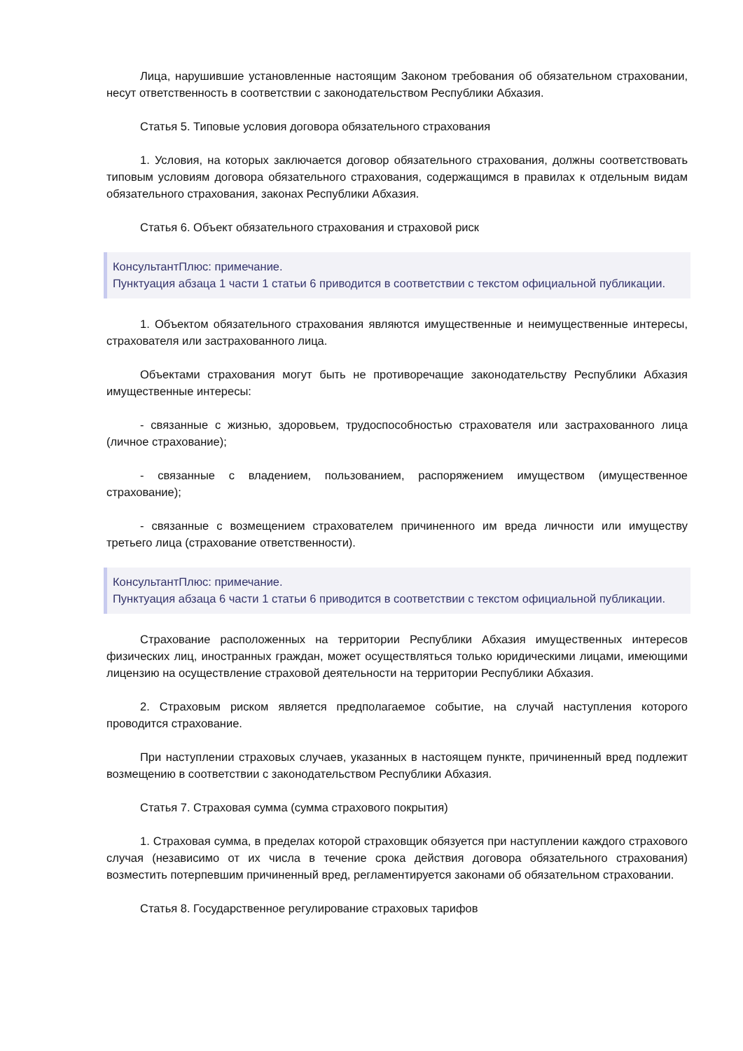Лица, нарушившие установленные настоящим Законом требования об обязательном страховании, несут ответственность в соответствии с законодательством Республики Абхазия.
Статья 5. Типовые условия договора обязательного страхования
1. Условия, на которых заключается договор обязательного страхования, должны соответствовать типовым условиям договора обязательного страхования, содержащимся в правилах к отдельным видам обязательного страхования, законах Республики Абхазия.
Статья 6. Объект обязательного страхования и страховой риск
КонсультантПлюс: примечание.
Пунктуация абзаца 1 части 1 статьи 6 приводится в соответствии с текстом официальной публикации.
1. Объектом обязательного страхования являются имущественные и неимущественные интересы, страхователя или застрахованного лица.
Объектами страхования могут быть не противоречащие законодательству Республики Абхазия имущественные интересы:
- связанные с жизнью, здоровьем, трудоспособностью страхователя или застрахованного лица (личное страхование);
- связанные с владением, пользованием, распоряжением имуществом (имущественное страхование);
- связанные с возмещением страхователем причиненного им вреда личности или имуществу третьего лица (страхование ответственности).
КонсультантПлюс: примечание.
Пунктуация абзаца 6 части 1 статьи 6 приводится в соответствии с текстом официальной публикации.
Страхование расположенных на территории Республики Абхазия имущественных интересов физических лиц, иностранных граждан, может осуществляться только юридическими лицами, имеющими лицензию на осуществление страховой деятельности на территории Республики Абхазия.
2. Страховым риском является предполагаемое событие, на случай наступления которого проводится страхование.
При наступлении страховых случаев, указанных в настоящем пункте, причиненный вред подлежит возмещению в соответствии с законодательством Республики Абхазия.
Статья 7. Страховая сумма (сумма страхового покрытия)
1. Страховая сумма, в пределах которой страховщик обязуется при наступлении каждого страхового случая (независимо от их числа в течение срока действия договора обязательного страхования) возместить потерпевшим причиненный вред, регламентируется законами об обязательном страховании.
Статья 8. Государственное регулирование страховых тарифов